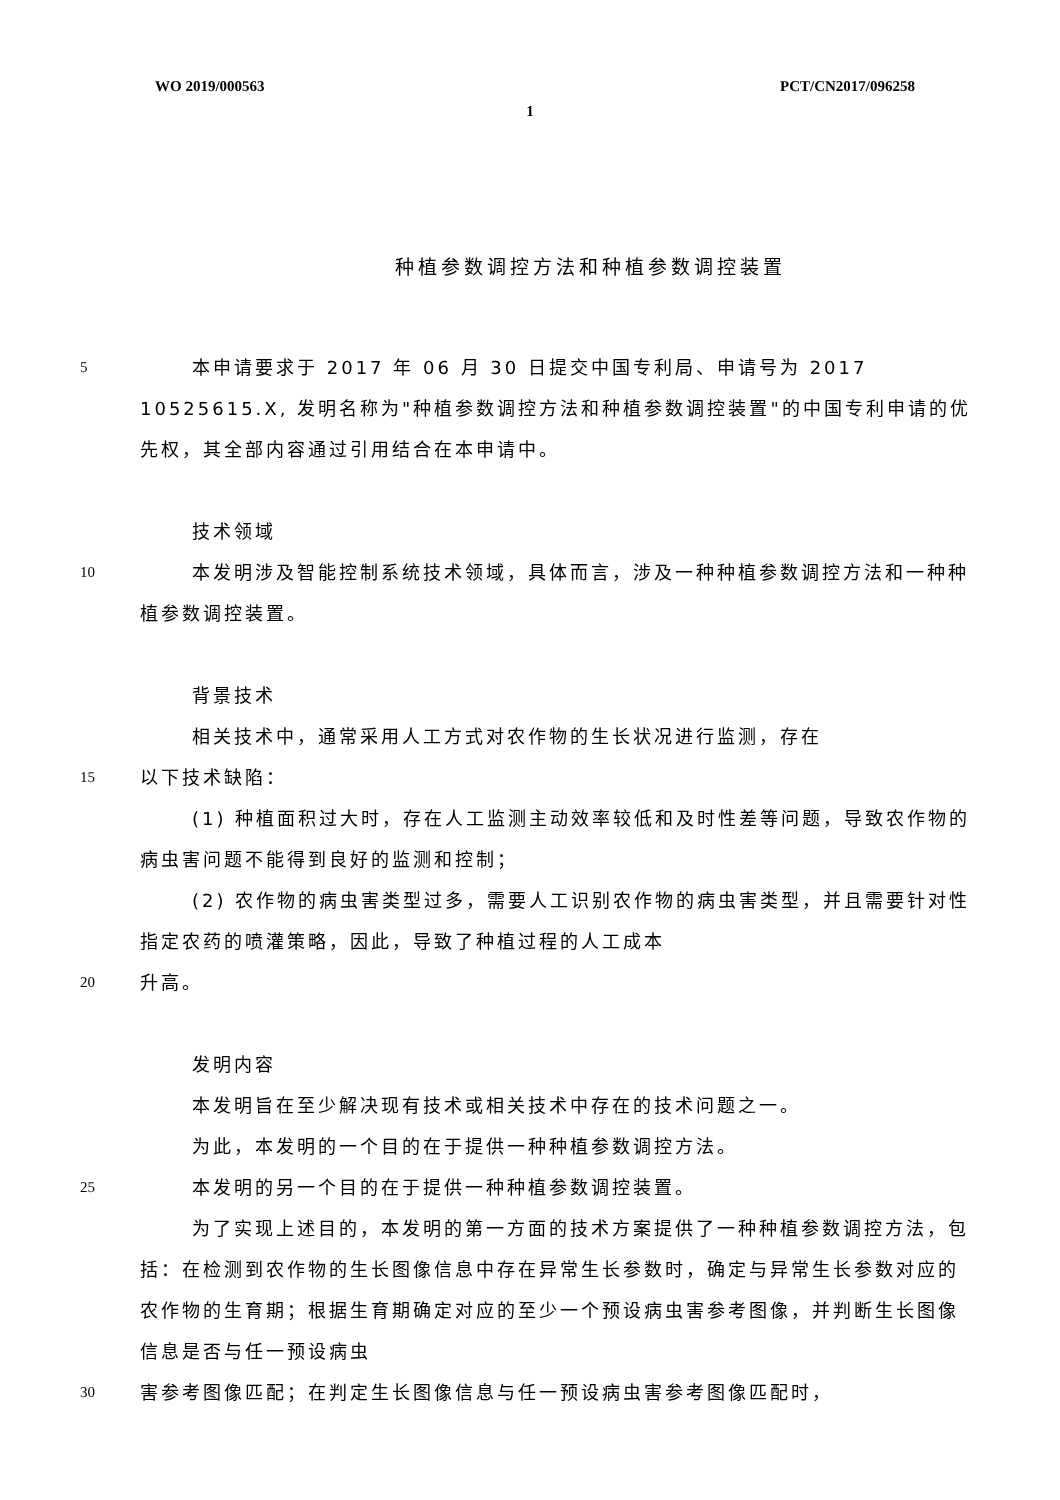WO 2019/000563 PCT/CN2017/096258
1
种植参数调控方法和种植参数调控装置
5
本申请要求于 2017 年 06 月 30 日提交中国专利局、申请号为 2017 10525615.X, 发明名称为"种植参数调控方法和种植参数调控装置"的中国专利申请的优先权，其全部内容通过引用结合在本申请中。
技术领域
10
本发明涉及智能控制系统技术领域，具体而言，涉及一种种植参数调控方法和一种种植参数调控装置。
背景技术
相关技术中，通常采用人工方式对农作物的生长状况进行监测，存在
15
以下技术缺陷：
(1) 种植面积过大时，存在人工监测主动效率较低和及时性差等问题，导致农作物的病虫害问题不能得到良好的监测和控制；
(2) 农作物的病虫害类型过多，需要人工识别农作物的病虫害类型，并且需要针对性指定农药的喷灌策略，因此，导致了种植过程的人工成本
20
升高。
发明内容
本发明旨在至少解决现有技术或相关技术中存在的技术问题之一。
为此，本发明的一个目的在于提供一种种植参数调控方法。
25
本发明的另一个目的在于提供一种种植参数调控装置。
为了实现上述目的，本发明的第一方面的技术方案提供了一种种植参数调控方法，包括：在检测到农作物的生长图像信息中存在异常生长参数时，确定与异常生长参数对应的农作物的生育期；根据生育期确定对应的至少一个预设病虫害参考图像，并判断生长图像信息是否与任一预设病虫
30
害参考图像匹配；在判定生长图像信息与任一预设病虫害参考图像匹配时，